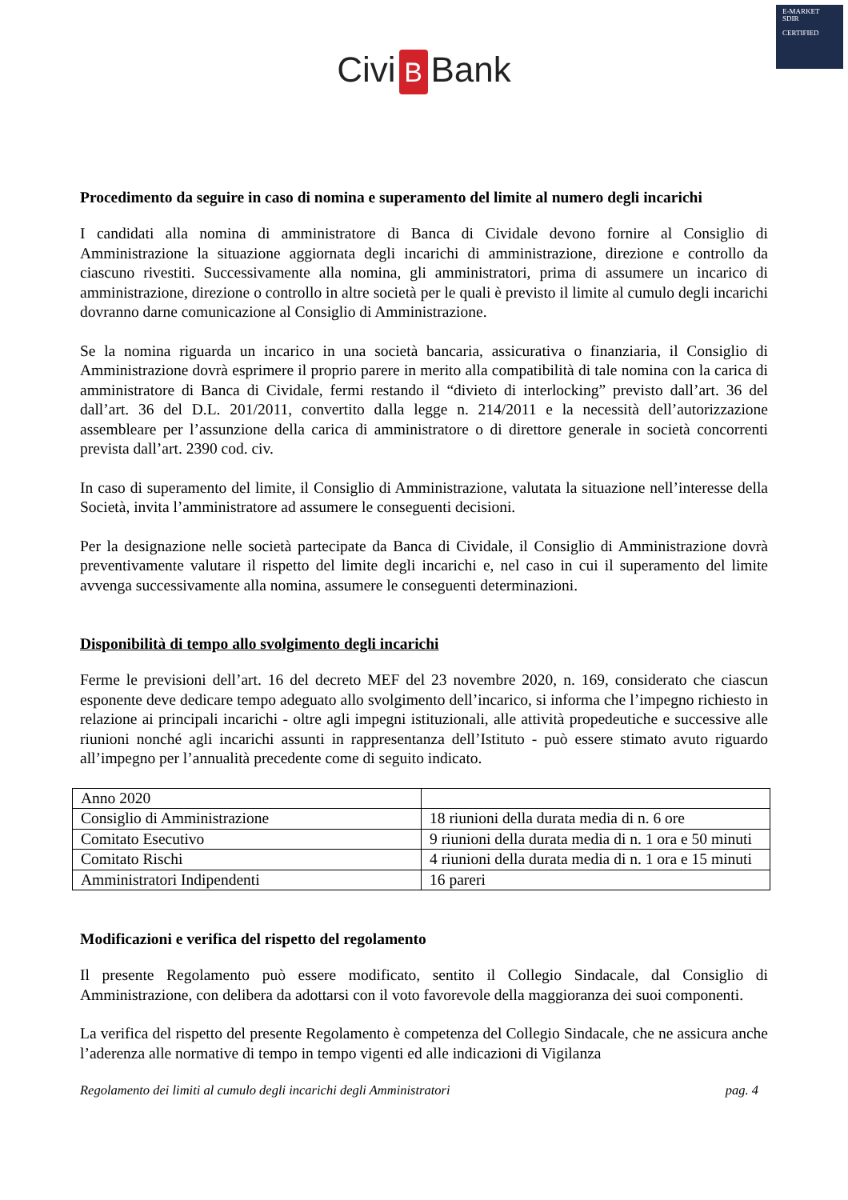E-MARKET
SDIR
CERTIFIED
Civi B Bank
Procedimento da seguire in caso di nomina e superamento del limite al numero degli incarichi
I candidati alla nomina di amministratore di Banca di Cividale devono fornire al Consiglio di Amministrazione la situazione aggiornata degli incarichi di amministrazione, direzione e controllo da ciascuno rivestiti. Successivamente alla nomina, gli amministratori, prima di assumere un incarico di amministrazione, direzione o controllo in altre società per le quali è previsto il limite al cumulo degli incarichi dovranno darne comunicazione al Consiglio di Amministrazione.
Se la nomina riguarda un incarico in una società bancaria, assicurativa o finanziaria, il Consiglio di Amministrazione dovrà esprimere il proprio parere in merito alla compatibilità di tale nomina con la carica di amministratore di Banca di Cividale, fermi restando il “divieto di interlocking” previsto dall’art. 36 del dall’art. 36 del D.L. 201/2011, convertito dalla legge n. 214/2011 e la necessità dell’autorizzazione assembleare per l’assunzione della carica di amministratore o di direttore generale in società concorrenti prevista dall’art. 2390 cod. civ.
In caso di superamento del limite, il Consiglio di Amministrazione, valutata la situazione nell’interesse della Società, invita l’amministratore ad assumere le conseguenti decisioni.
Per la designazione nelle società partecipate da Banca di Cividale, il Consiglio di Amministrazione dovrà preventivamente valutare il rispetto del limite degli incarichi e, nel caso in cui il superamento del limite avvenga successivamente alla nomina, assumere le conseguenti determinazioni.
Disponibilità di tempo allo svolgimento degli incarichi
Ferme le previsioni dell’art. 16 del decreto MEF del 23 novembre 2020, n. 169, considerato che ciascun esponente deve dedicare tempo adeguato allo svolgimento dell’incarico, si informa che l’impegno richiesto in relazione ai principali incarichi - oltre agli impegni istituzionali, alle attività propedeutiche e successive alle riunioni nonché agli incarichi assunti in rappresentanza dell’Istituto - può essere stimato avuto riguardo all’impegno per l’annualità precedente come di seguito indicato.
| Anno 2020 | |
| Consiglio di Amministrazione | 18 riunioni della durata media di n. 6 ore |
| Comitato Esecutivo | 9 riunioni della durata media di n. 1 ora e 50 minuti |
| Comitato Rischi | 4 riunioni della durata media di n. 1 ora e 15 minuti |
| Amministratori Indipendenti | 16 pareri |
Modificazioni e verifica del rispetto del regolamento
Il presente Regolamento può essere modificato, sentito il Collegio Sindacale, dal Consiglio di Amministrazione, con delibera da adottarsi con il voto favorevole della maggioranza dei suoi componenti.
La verifica del rispetto del presente Regolamento è competenza del Collegio Sindacale, che ne assicura anche l’aderenza alle normative di tempo in tempo vigenti ed alle indicazioni di Vigilanza
Regolamento dei limiti al cumulo degli incarichi degli Amministratori pag. 4